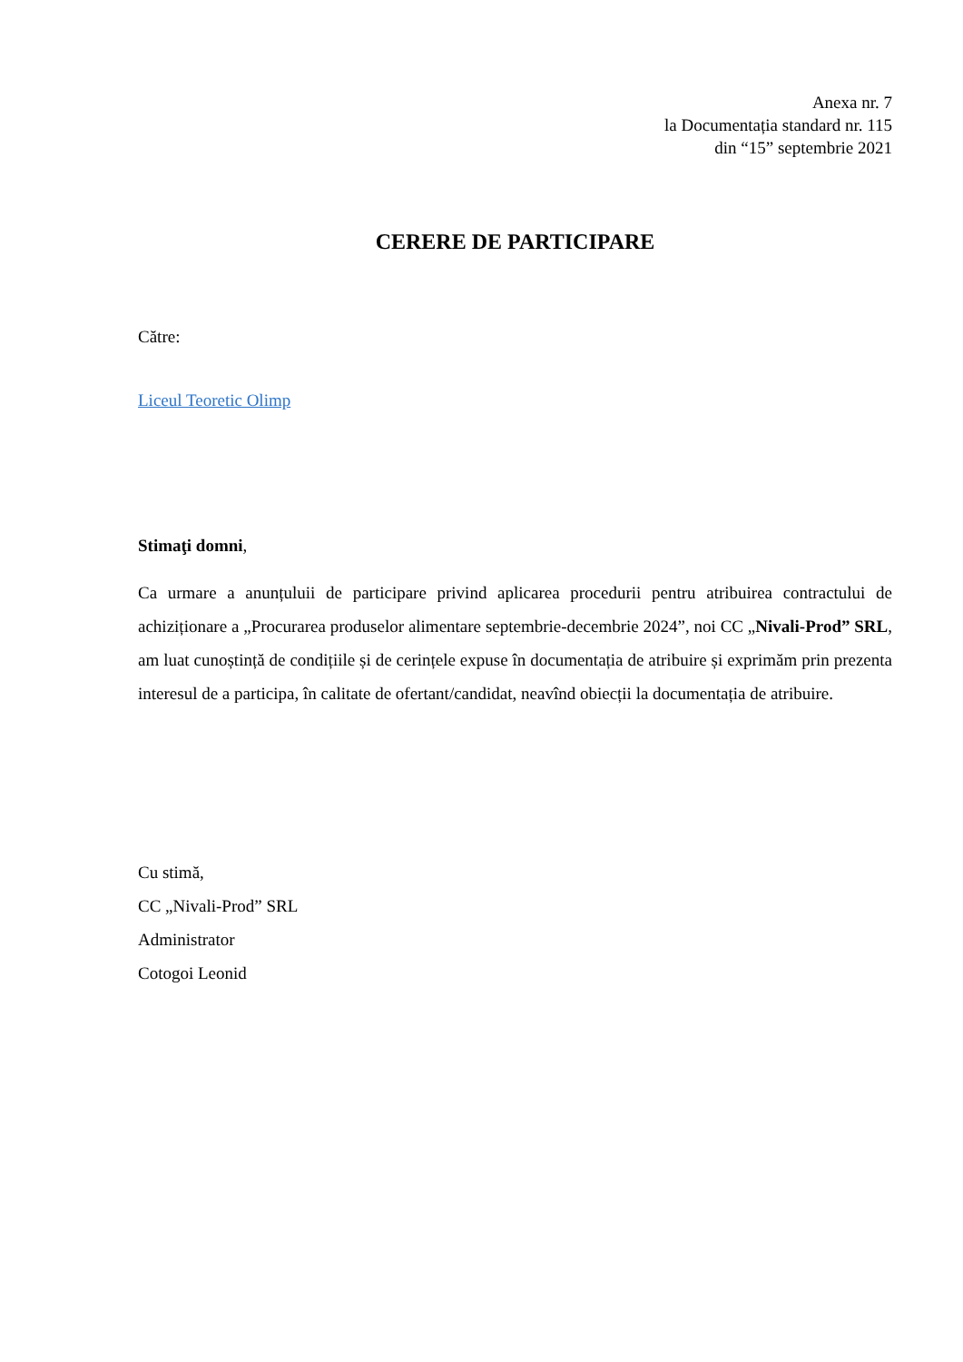Anexa nr. 7
la Documentația standard nr. 115
din “15” septembrie 2021
CERERE DE PARTICIPARE
Către:
Liceul Teoretic Olimp
Stimaţi domni,
Ca urmare a anunțuluii de participare privind aplicarea procedurii pentru atribuirea contractului de achiziționare a „Procurarea produselor alimentare septembrie-decembrie 2024”, noi CC „Nivali-Prod” SRL, am luat cunoștință de condițiile și de cerințele expuse în documentația de atribuire și exprimăm prin prezenta interesul de a participa, în calitate de ofertant/candidat, neavînd obiecții la documentația de atribuire.
Cu stimă,
CC „Nivali-Prod” SRL
Administrator
Cotogoi Leonid